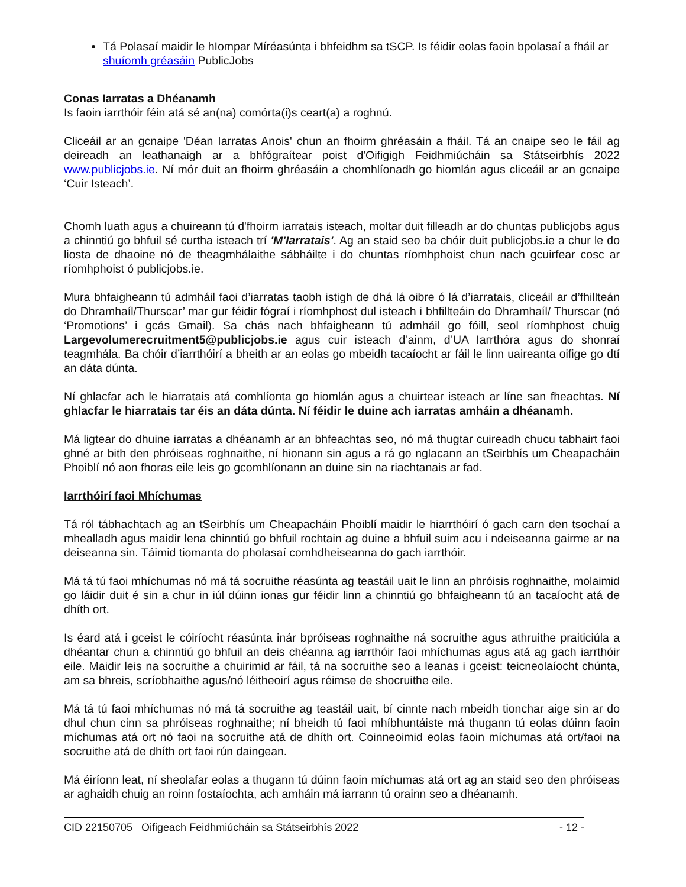Tá Polasaí maidir le hIompar Míréasúnta i bhfeidhm sa tSCP. Is féidir eolas faoin bpolasaí a fháil ar shuíomh gréasáin PublicJobs
Conas Iarratas a Dhéanamh
Is faoin iarrthóir féin atá sé an(na) comórta(i)s ceart(a) a roghnú.
Cliceáil ar an gcnaipe 'Déan Iarratas Anois' chun an fhoirm ghréasáin a fháil. Tá an cnaipe seo le fáil ag deireadh an leathanaigh ar a bhfógraítear poist d'Oifigigh Feidhmiúcháin sa Státseirbhís 2022 www.publicjobs.ie. Ní mór duit an fhoirm ghréasáin a chomhlíonadh go hiomlán agus cliceáil ar an gcnaipe ‘Cuir Isteach’.
Chomh luath agus a chuireann tú d'fhoirm iarratais isteach, moltar duit filleadh ar do chuntas publicjobs agus a chinntiú go bhfuil sé curtha isteach trí 'M'Iarratais'. Ag an staid seo ba chóir duit publicjobs.ie a chur le do liosta de dhaoine nó de theagmhálaithe sábháilte i do chuntas ríomhphoist chun nach gcuirfear cosc ar ríomhphoist ó publicjobs.ie.
Mura bhfaigheann tú admháil faoi d’iarratas taobh istigh de dhá lá oibre ó lá d’iarratais, cliceáil ar d’fhillteán do Dhramhaíl/Thurscar’ mar gur féidir fógraí i ríomhphost dul isteach i bhfillteáin do Dhramhaíl/ Thurscar (nó ‘Promotions’ i gcás Gmail). Sa chás nach bhfaigheann tú admháil go fóill, seol ríomhphost chuig Largevolumerecruitment5@publicjobs.ie agus cuir isteach d’ainm, d’UA Iarrthóra agus do shonraí teagmhála. Ba chóir d’iarrthóirí a bheith ar an eolas go mbeidh tacaíocht ar fáil le linn uaireanta oifige go dtí an dáta dúnta.
Ní ghlacfar ach le hiarratais atá comhlíonta go hiomlán agus a chuirtear isteach ar líne san fheachtas. Ní ghlacfar le hiarratais tar éis an dáta dúnta. Ní féidir le duine ach iarratas amháin a dhéanamh.
Má ligtear do dhuine iarratas a dhéanamh ar an bhfeachtas seo, nó má thugtar cuireadh chucu tabhairt faoi ghné ar bith den phróiseas roghnaithe, ní hionann sin agus a rá go nglacann an tSeirbhís um Cheapacháin Phoiblí nó aon fhoras eile leis go gcomhlíonann an duine sin na riachtanais ar fad.
Iarrthóirí faoi Mhíchumas
Tá ról tábhachtach ag an tSeirbhís um Cheapacháin Phoiblí maidir le hiarrthóirí ó gach carn den tsochaí a mhealladh agus maidir lena chinntiú go bhfuil rochtain ag duine a bhfuil suim acu i ndeiseanna gairme ar na deiseanna sin. Táimid tiomanta do pholasaí comhdheiseanna do gach iarrthóir.
Má tá tú faoi mhíchumas nó má tá socruithe réasúnta ag teastáil uait le linn an phróisis roghnaithe, molaimid go láidir duit é sin a chur in iúl dúinn ionas gur féidir linn a chinntiú go bhfaigheann tú an tacaíocht atá de dhíth ort.
Is éard atá i gceist le cóiríocht réasúnta inár bpróiseas roghnaithe ná socruithe agus athruithe praiticiúla a dhéantar chun a chinntiú go bhfuil an deis chéanna ag iarrthóir faoi mhíchumas agus atá ag gach iarrthóir eile. Maidir leis na socruithe a chuirimid ar fáil, tá na socruithe seo a leanas i gceist: teicneolaíocht chúnta, am sa bhreis, scríobhaithe agus/nó léitheoirí agus réimse de shocruithe eile.
Má tá tú faoi mhíchumas nó má tá socruithe ag teastáil uait, bí cinnte nach mbeidh tionchar aige sin ar do dhul chun cinn sa phróiseas roghnaithe; ní bheidh tú faoi mhíbhuntáiste má thugann tú eolas dúinn faoin míchumas atá ort nó faoi na socruithe atá de dhíth ort. Coinneoimid eolas faoin míchumas atá ort/faoi na socruithe atá de dhíth ort faoi rún daingean.
Má éiríonn leat, ní sheolafar eolas a thugann tú dúinn faoin míchumas atá ort ag an staid seo den phróiseas ar aghaidh chuig an roinn fostaíochta, ach amháin má iarrann tú orainn seo a dhéanamh.
CID 22150705 Oifigeach Feidhmiúcháin sa Státseirbhís 2022 - 12 -